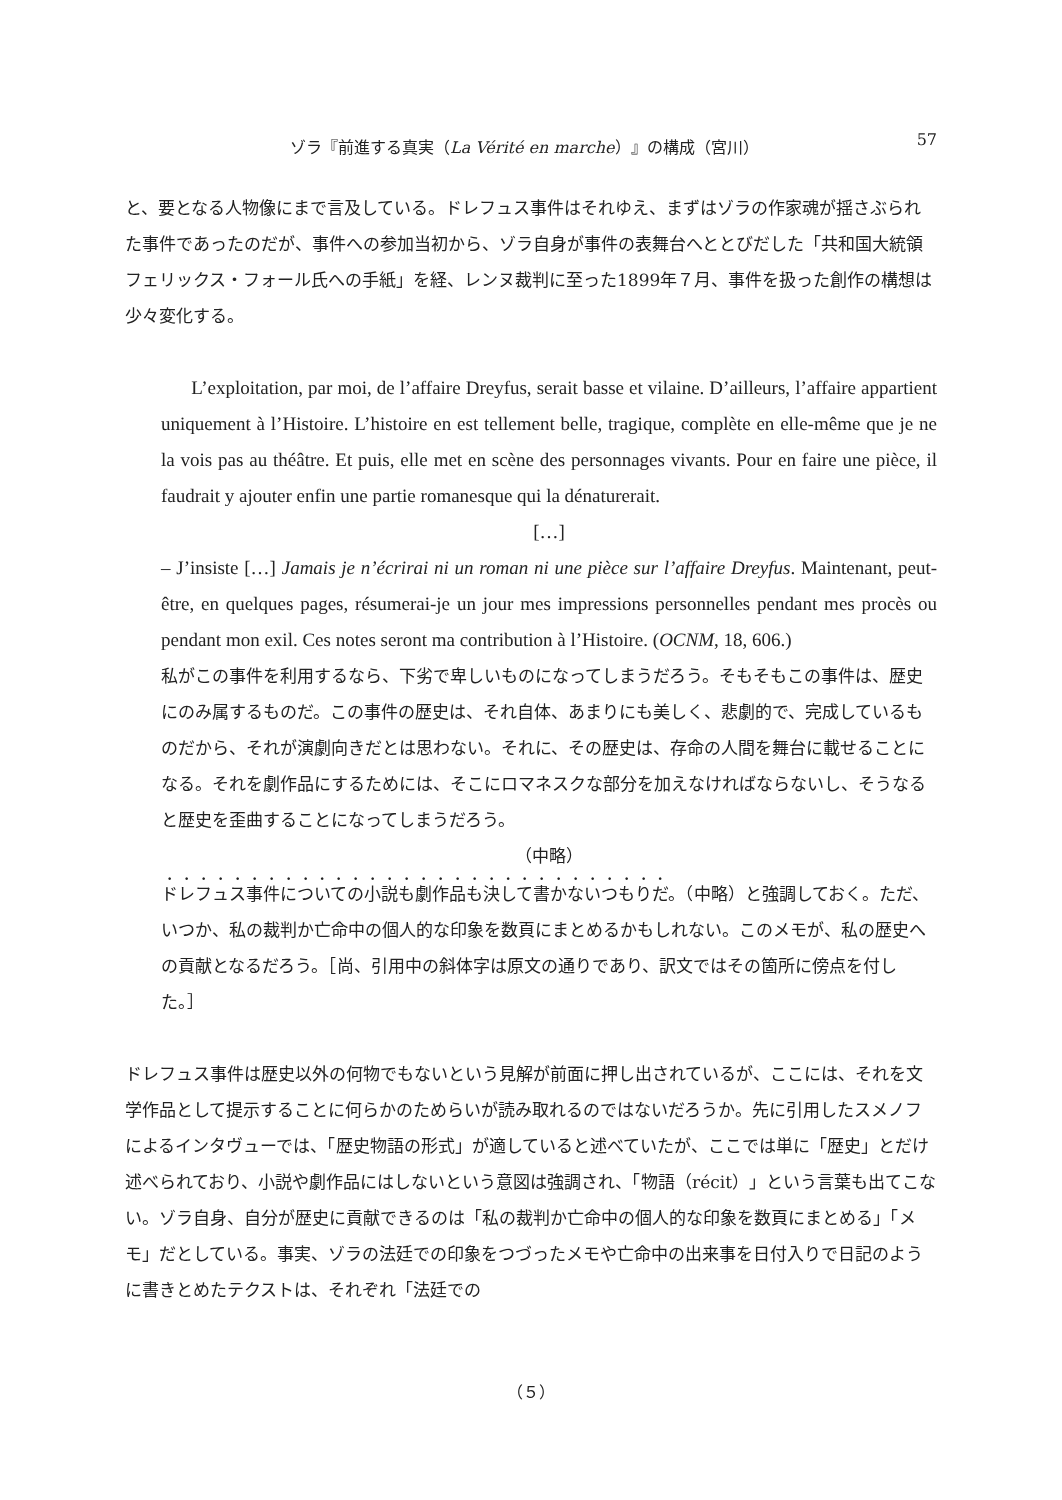ゾラ『前進する真実（La Vérité en marche）』の構成（宮川） 57
と、要となる人物像にまで言及している。ドレフュス事件はそれゆえ、まずはゾラの作家魂が揺さぶられた事件であったのだが、事件への参加当初から、ゾラ自身が事件の表舞台へととびだした「共和国大統領フェリックス・フォール氏への手紙」を経、レンヌ裁判に至った1899年７月、事件を扱った創作の構想は少々変化する。
L’exploitation, par moi, de l’affaire Dreyfus, serait basse et vilaine. D’ailleurs, l’affaire appartient uniquement à l’Histoire. L’histoire en est tellement belle, tragique, complète en elle-même que je ne la vois pas au théâtre. Et puis, elle met en scène des personnages vivants. Pour en faire une pièce, il faudrait y ajouter enfin une partie romanesque qui la dénaturerait.
[…]
– J’insiste […] Jamais je n’écrirai ni un roman ni une pièce sur l’affaire Dreyfus. Maintenant, peut-être, en quelques pages, résumerai-je un jour mes impressions personnelles pendant mes procès ou pendant mon exil. Ces notes seront ma contribution à l’Histoire. (OCNM, 18, 606.)
私がこの事件を利用するなら、下劣で卑しいものになってしまうだろう。そもそもこの事件は、歴史にのみ属するものだ。この事件の歴史は、それ自体、あまりにも美しく、悲劇的で、完成しているものだから、それが演劇向きだとは思わない。それに、その歴史は、存命の人間を舞台に載せることになる。それを劇作品にするためには、そこにロマネスクな部分を加えなければならないし、そうなると歴史を歪曲することになってしまうだろう。
（中略）
ドレフュス事件についての小説も劇作品も決して書かないつもりだ。（中略）と強調しておく。ただ、いつか、私の裁判か亡命中の個人的な印象を数頁にまとめるかもしれない。このメモが、私の歴史への貢献となるだろう。［尚、引用中の斜体字は原文の通りであり、訳文ではその箇所に傍点を付した。］
ドレフュス事件は歴史以外の何物でもないという見解が前面に押し出されているが、ここには、それを文学作品として提示することに何らかのためらいが読み取れるのではないだろうか。先に引用したスメノフによるインタヴューでは、「歴史物語の形式」が適していると述べていたが、ここでは単に「歴史」とだけ述べられており、小説や劇作品にはしないという意図は強調され、「物語（récit）」という言葉も出てこない。ゾラ自身、自分が歴史に貢献できるのは「私の裁判か亡命中の個人的な印象を数頁にまとめる」「メモ」だとしている。事実、ゾラの法廷での印象をつづったメモや亡命中の出来事を日付入りで日記のように書きとめたテクストは、それぞれ「法廷での
（５）